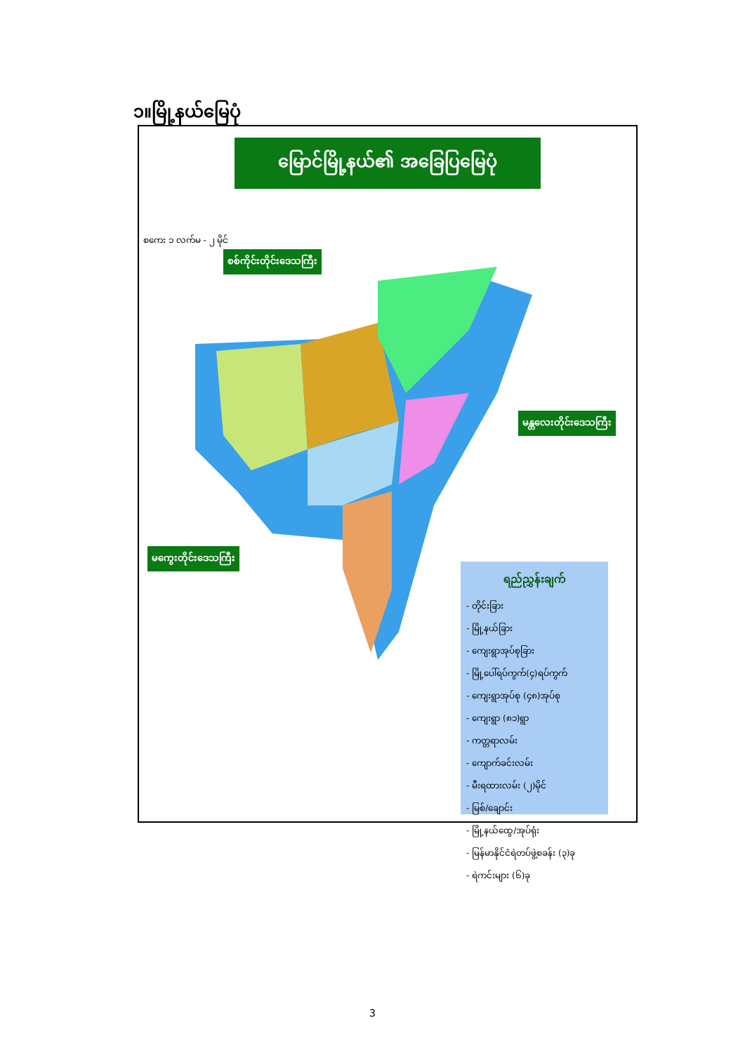၁။မြို့နယ်မြေပုံ
မြောင်မြို့နယ်၏ အခြေပြမြေပုံ
စစ်ကိုင်းတိုင်းဒေသကြီး
မန္တလေးတိုင်းဒေသကြီး
မကွေးတိုင်းဒေသကြီး
စကေး ၁ လက်မ - ၂ မိုင်
ရည်ညွှန်းချက်
- တိုင်းခြား
- မြို့နယ်ခြား
- ကျေးရွာအုပ်စုခြား
- မြို့ပေါ်ရပ်ကွက်(၄)ရပ်ကွက်
- ကျေးရွာအုပ်စု (၄၈)အုပ်စု
- ကျေးရွာ (၈၁)ရွာ
- ကတ္တရာလမ်း
- ကျောက်ခင်းလမ်း
- မီးရထားလမ်း (၂)မိုင်
- မြစ်/ချောင်း
- မြို့နယ်ထွေ/အုပ်ရုံး
- မြန်မာနိုင်ငံရဲတပ်ဖွဲ့စခန်း (၃)ခု
- ရဲကင်းများ (၆)ခု
3